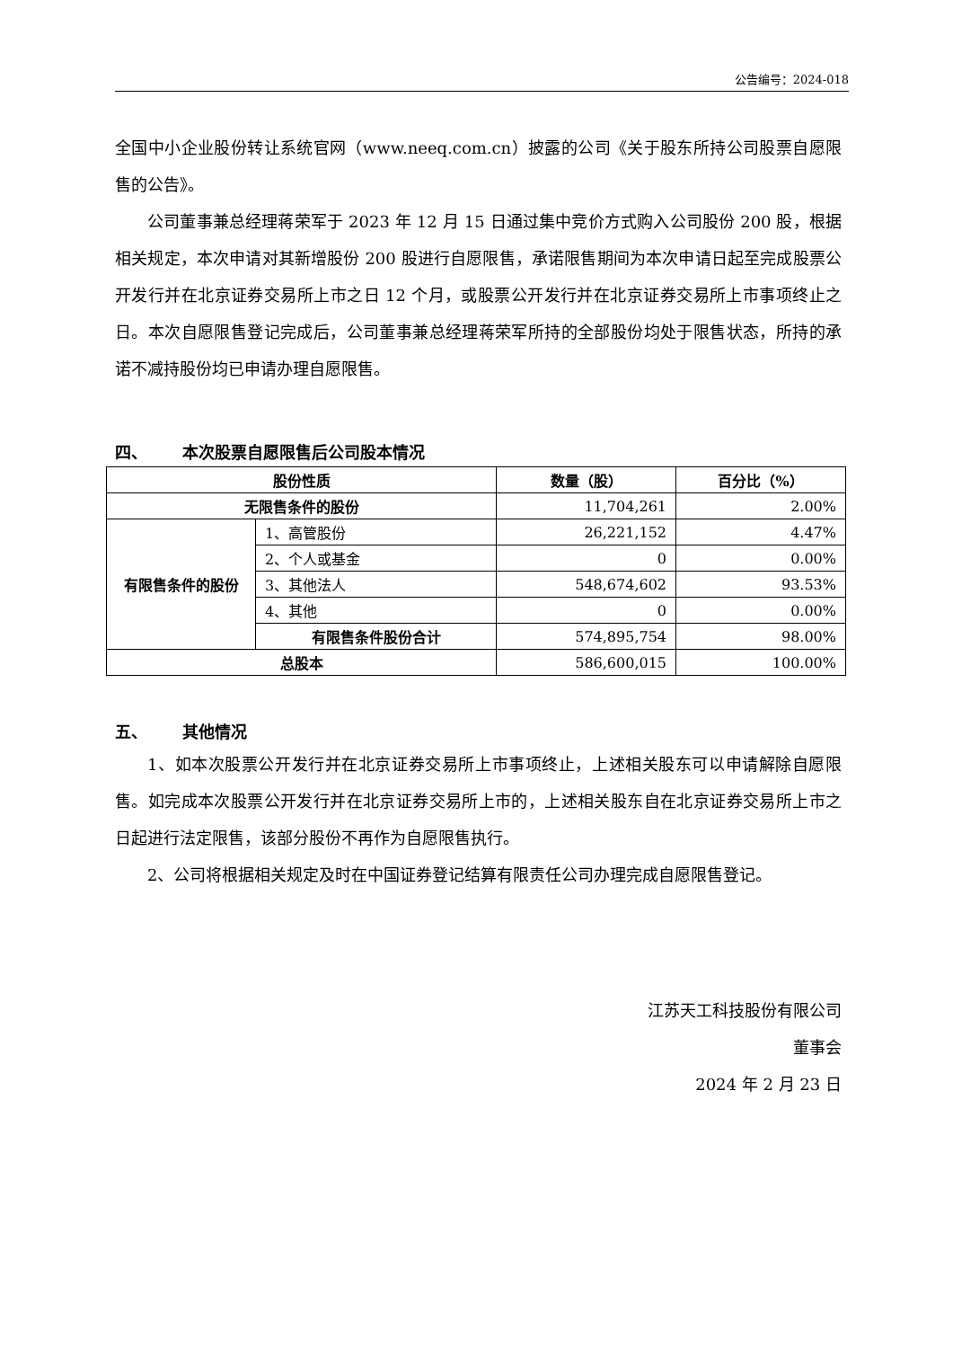公告编号：2024-018
全国中小企业股份转让系统官网（www.neeq.com.cn）披露的公司《关于股东所持公司股票自愿限售的公告》。
公司董事兼总经理蒋荣军于 2023 年 12 月 15 日通过集中竞价方式购入公司股份 200 股，根据相关规定，本次申请对其新增股份 200 股进行自愿限售，承诺限售期间为本次申请日起至完成股票公开发行并在北京证券交易所上市之日 12 个月，或股票公开发行并在北京证券交易所上市事项终止之日。本次自愿限售登记完成后，公司董事兼总经理蒋荣军所持的全部股份均处于限售状态，所持的承诺不减持股份均已申请办理自愿限售。
四、 本次股票自愿限售后公司股本情况
| 股份性质 | | 数量（股） | 百分比（%） |
| --- | --- | --- | --- |
| 无限售条件的股份 | | 11,704,261 | 2.00% |
| 有限售条件的股份 | 1、高管股份 | 26,221,152 | 4.47% |
| | 2、个人或基金 | 0 | 0.00% |
| | 3、其他法人 | 548,674,602 | 93.53% |
| | 4、其他 | 0 | 0.00% |
| | 有限售条件股份合计 | 574,895,754 | 98.00% |
| 总股本 | | 586,600,015 | 100.00% |
五、 其他情况
1、如本次股票公开发行并在北京证券交易所上市事项终止，上述相关股东可以申请解除自愿限售。如完成本次股票公开发行并在北京证券交易所上市的，上述相关股东自在北京证券交易所上市之日起进行法定限售，该部分股份不再作为自愿限售执行。
2、公司将根据相关规定及时在中国证券登记结算有限责任公司办理完成自愿限售登记。
江苏天工科技股份有限公司
董事会
2024 年 2 月 23 日